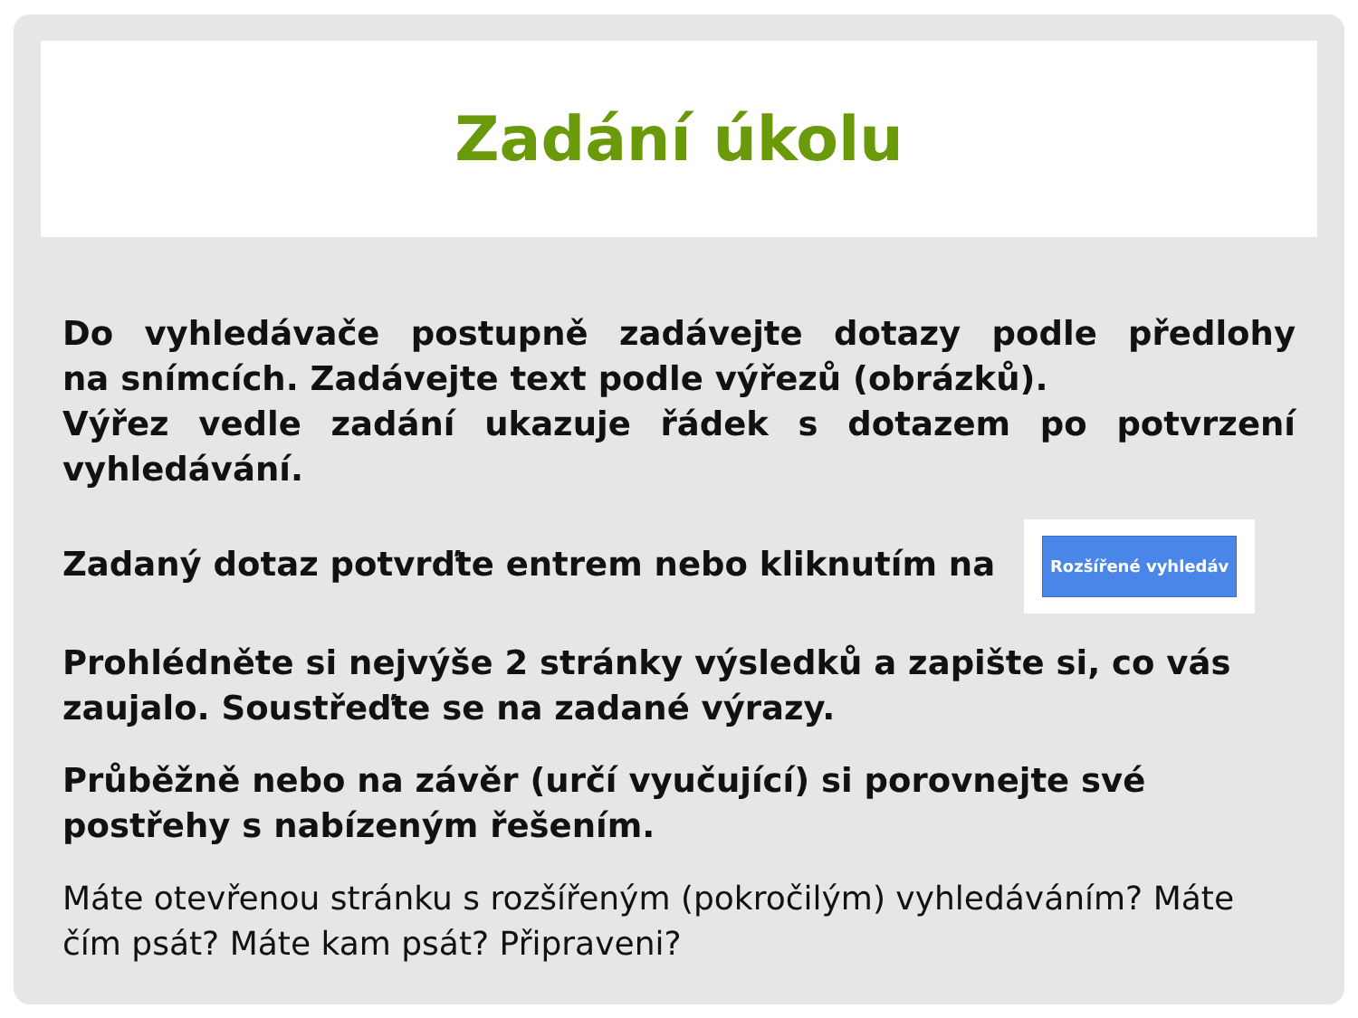Zadání úkolu
Do vyhledávače postupně zadávejte dotazy podle předlohy
na snímcích. Zadávejte text podle výřezů (obrázků).
Výřez vedle zadání ukazuje řádek s dotazem po potvrzení
vyhledávání.
Zadaný dotaz potvrďte entrem nebo kliknutím na Rozšířené vyhledáv
Prohlédněte si nejvýše 2 stránky výsledků a zapište si, co vás zaujalo. Soustřeďte se na zadané výrazy.
Průběžně nebo na závěr (určí vyučující) si porovnejte své postřehy s nabízeným řešením.
Máte otevřenou stránku s rozšířeným (pokročilým) vyhledáváním? Máte čím psát? Máte kam psát? Připraveni?